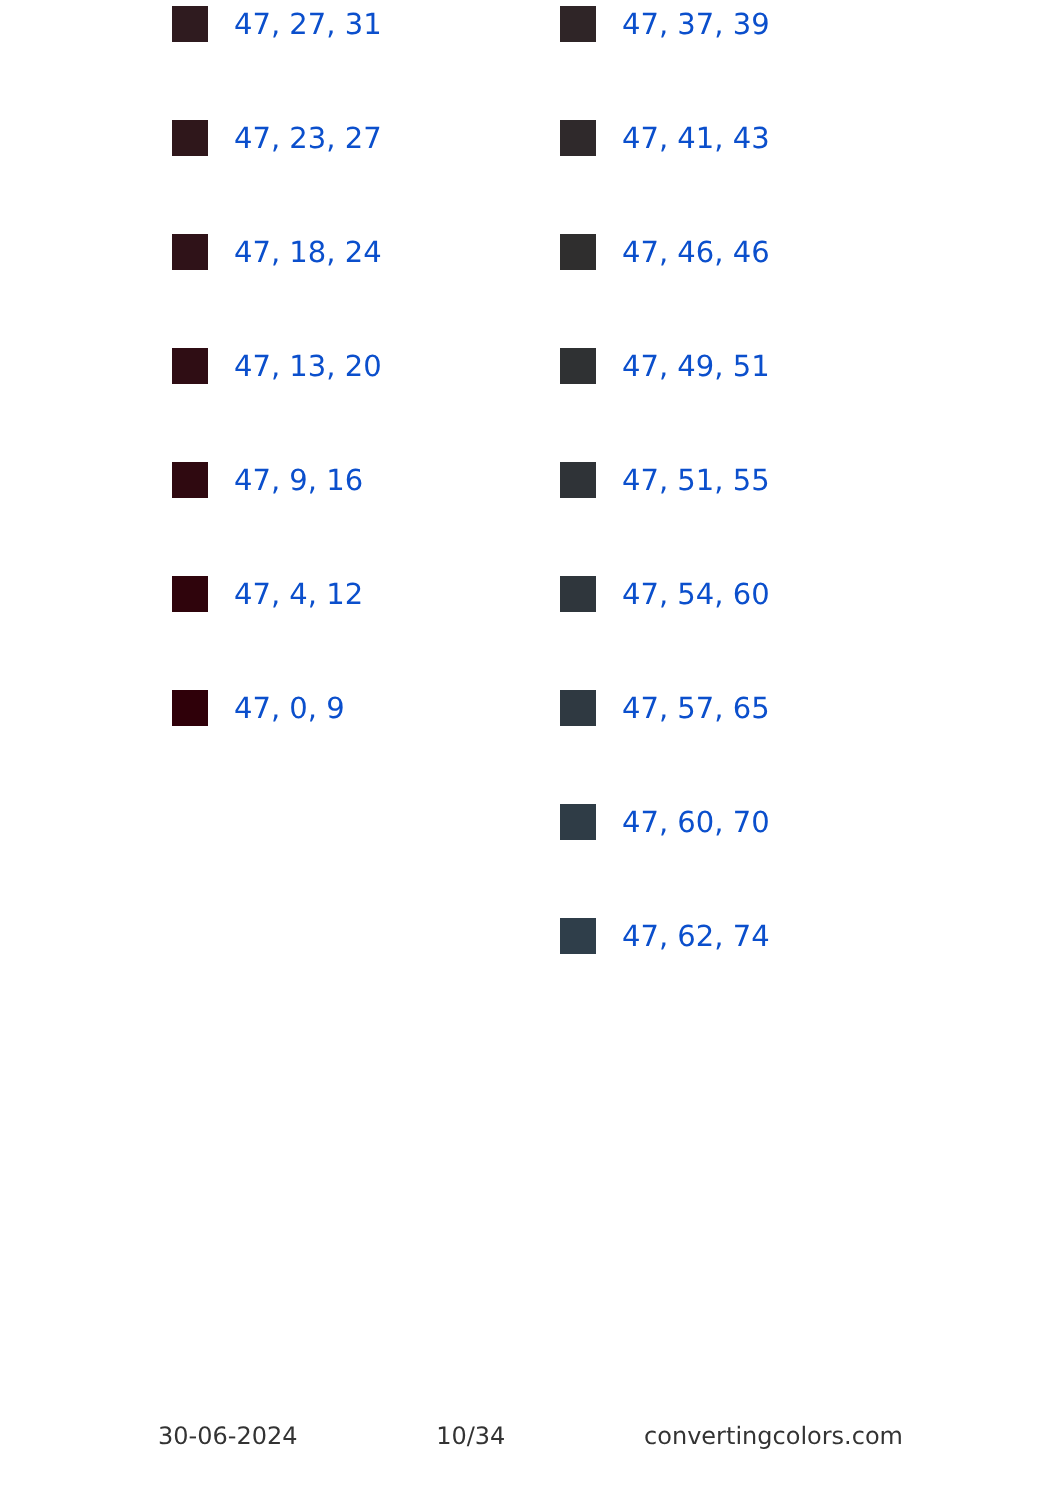47, 27, 31
47, 23, 27
47, 18, 24
47, 13, 20
47, 9, 16
47, 4, 12
47, 0, 9
47, 37, 39
47, 41, 43
47, 46, 46
47, 49, 51
47, 51, 55
47, 54, 60
47, 57, 65
47, 60, 70
47, 62, 74
30-06-2024 10/34 convertingcolors.com